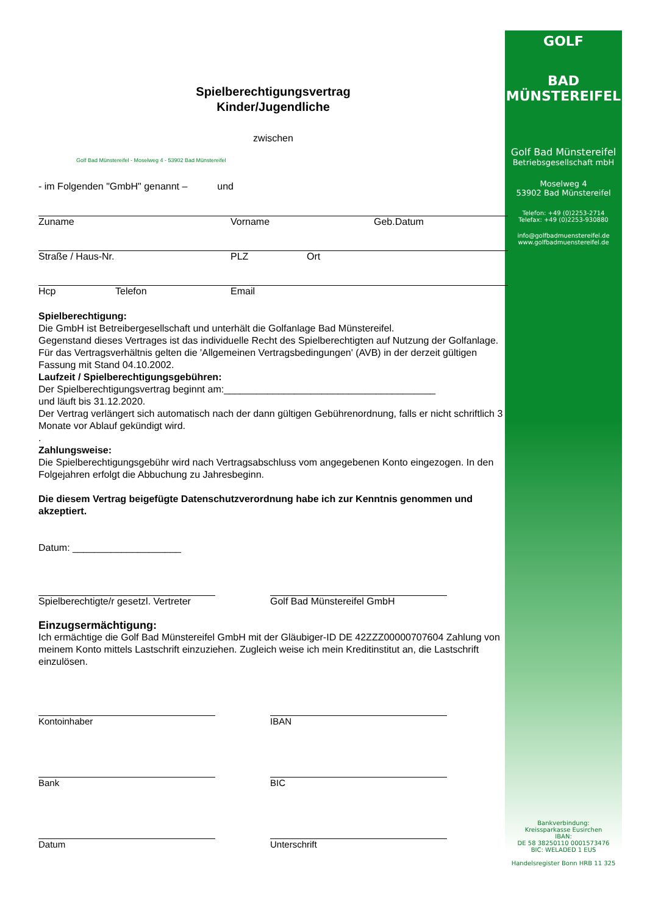GOLF
BAD MÜNSTEREIFEL
Golf Bad Münstereifel
Betriebsgesellschaft mbH
Moselweg 4
53902 Bad Münstereifel
Telefon: +49 (0)2253-2714
Telefax: +49 (0)2253-930880
info@golfbadmuenstereifel.de
www.golfbadmuenstereifel.de
Bankverbindung:
Kreissparkasse Eusirchen
IBAN:
DE 58 38250110 0001573476
BIC: WELADED 1 EUS
Handelsregister Bonn HRB 11 325
Spielberechtigungsvertrag
Kinder/Jugendliche
zwischen
Golf Bad Münstereifel - Moselweg 4 - 53902 Bad Münstereifel
- im Folgenden "GmbH" genannt – und
Zuname Vorname Geb.Datum
Straße / Haus-Nr. PLZ Ort
Hcp Telefon Email
Spielberechtigung:
Die GmbH ist Betreibergesellschaft und unterhält die Golfanlage Bad Münstereifel.
Gegenstand dieses Vertrages ist das individuelle Recht des Spielberechtigten auf Nutzung der Golfanlage. Für das Vertragsverhältnis gelten die 'Allgemeinen Vertragsbedingungen' (AVB) in der derzeit gültigen Fassung mit Stand 04.10.2002.
Laufzeit / Spielberechtigungsgebühren:
Der Spielberechtigungsvertrag beginnt am:_______________________________________
und läuft bis 31.12.2020.
Der Vertrag verlängert sich automatisch nach der dann gültigen Gebührenordnung, falls er nicht schriftlich 3 Monate vor Ablauf gekündigt wird.
.
Zahlungsweise:
Die Spielberechtigungsgebühr wird nach Vertragsabschluss vom angegebenen Konto eingezogen. In den Folgejahren erfolgt die Abbuchung zu Jahresbeginn.
Die diesem Vertrag beigefügte Datenschutzverordnung habe ich zur Kenntnis genommen und akzeptiert.
Datum: ____________________
Spielberechtigte/r gesetzl. Vertreter
Golf Bad Münstereifel GmbH
Einzugsermächtigung:
Ich ermächtige die Golf Bad Münstereifel GmbH mit der Gläubiger-ID DE 42ZZZ00000707604 Zahlung von meinem Konto mittels Lastschrift einzuziehen. Zugleich weise ich mein Kreditinstitut an, die Lastschrift einzulösen.
Kontoinhaber IBAN
Bank BIC
Datum Unterschrift